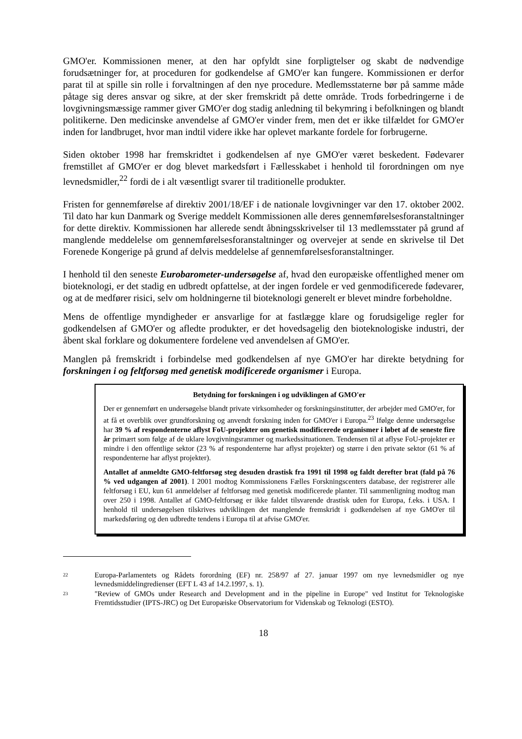GMO'er. Kommissionen mener, at den har opfyldt sine forpligtelser og skabt de nødvendige forudsætninger for, at proceduren for godkendelse af GMO'er kan fungere. Kommissionen er derfor parat til at spille sin rolle i forvaltningen af den nye procedure. Medlemsstaterne bør på samme måde påtage sig deres ansvar og sikre, at der sker fremskridt på dette område. Trods forbedringerne i de lovgivningsmæssige rammer giver GMO'er dog stadig anledning til bekymring i befolkningen og blandt politikerne. Den medicinske anvendelse af GMO'er vinder frem, men det er ikke tilfældet for GMO'er inden for landbruget, hvor man indtil videre ikke har oplevet markante fordele for forbrugerne.
Siden oktober 1998 har fremskridtet i godkendelsen af nye GMO'er været beskedent. Fødevarer fremstillet af GMO'er er dog blevet markedsført i Fællesskabet i henhold til forordningen om nye levnedsmidler,<sup>22</sup> fordi de i alt væsentligt svarer til traditionelle produkter.
Fristen for gennemførelse af direktiv 2001/18/EF i de nationale lovgivninger var den 17. oktober 2002. Til dato har kun Danmark og Sverige meddelt Kommissionen alle deres gennemførelsesforanstaltninger for dette direktiv. Kommissionen har allerede sendt åbningsskrivelser til 13 medlemsstater på grund af manglende meddelelse om gennemførelsesforanstaltninger og overvejer at sende en skrivelse til Det Forenede Kongerige på grund af delvis meddelelse af gennemførelsesforanstaltninger.
I henhold til den seneste Eurobarometer-undersøgelse af, hvad den europæiske offentlighed mener om bioteknologi, er det stadig en udbredt opfattelse, at der ingen fordele er ved genmodificerede fødevarer, og at de medfører risici, selv om holdningerne til bioteknologi generelt er blevet mindre forbeholdne.
Mens de offentlige myndigheder er ansvarlige for at fastlægge klare og forudsigelige regler for godkendelsen af GMO'er og afledte produkter, er det hovedsagelig den bioteknologiske industri, der åbent skal forklare og dokumentere fordelene ved anvendelsen af GMO'er.
Manglen på fremskridt i forbindelse med godkendelsen af nye GMO'er har direkte betydning for forskningen i og feltforsøg med genetisk modificerede organismer i Europa.
Betydning for forskningen i og udviklingen af GMO'er
Der er gennemført en undersøgelse blandt private virksomheder og forskningsinstitutter, der arbejder med GMO'er, for at få et overblik over grundforskning og anvendt forskning inden for GMO'er i Europa.<sup>23</sup> Ifølge denne undersøgelse har 39 % af respondenterne aflyst FoU-projekter om genetisk modificerede organismer i løbet af de seneste fire år primært som følge af de uklare lovgivningsrammer og markedssituationen. Tendensen til at aflyse FoU-projekter er mindre i den offentlige sektor (23 % af respondenterne har aflyst projekter) og større i den private sektor (61 % af respondenterne har aflyst projekter).
Antallet af anmeldte GMO-feltforsøg steg desuden drastisk fra 1991 til 1998 og faldt derefter brat (fald på 76 % ved udgangen af 2001). I 2001 modtog Kommissionens Fælles Forskningscenters database, der registrerer alle feltforsøg i EU, kun 61 anmeldelser af feltforsøg med genetisk modificerede planter. Til sammenligning modtog man over 250 i 1998. Antallet af GMO-feltforsøg er ikke faldet tilsvarende drastisk uden for Europa, f.eks. i USA. I henhold til undersøgelsen tilskrives udviklingen det manglende fremskridt i godkendelsen af nye GMO'er til markedsføring og den udbredte tendens i Europa til at afvise GMO'er.
22 Europa-Parlamentets og Rådets forordning (EF) nr. 258/97 af 27. januar 1997 om nye levnedsmidler og nye levnedsmiddelingredienser (EFT L 43 af 14.2.1997, s. 1).
23 "Review of GMOs under Research and Development and in the pipeline in Europe" ved Institut for Teknologiske Fremtidsstudier (IPTS-JRC) og Det Europæiske Observatorium for Videnskab og Teknologi (ESTO).
18